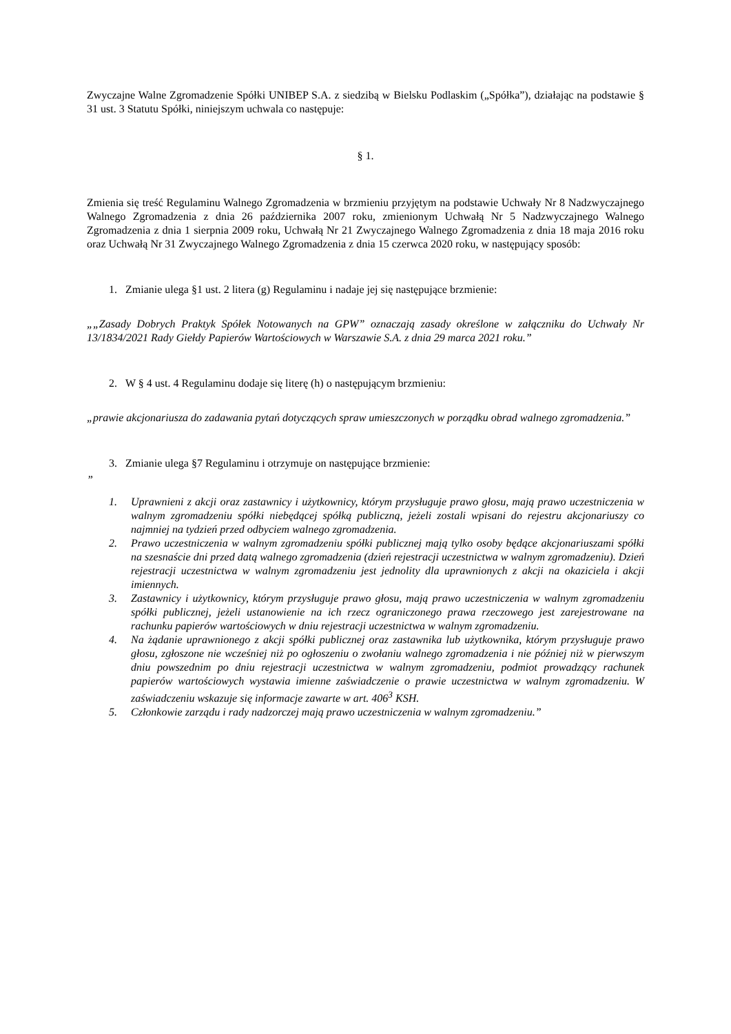Zwyczajne Walne Zgromadzenie Spółki UNIBEP S.A. z siedzibą w Bielsku Podlaskim („Spółka”), działając na podstawie § 31 ust. 3 Statutu Spółki, niniejszym uchwala co następuje:
§ 1.
Zmienia się treść Regulaminu Walnego Zgromadzenia w brzmieniu przyjętym na podstawie Uchwały Nr 8 Nadzwyczajnego Walnego Zgromadzenia z dnia 26 października 2007 roku, zmienionym Uchwałą Nr 5 Nadzwyczajnego Walnego Zgromadzenia z dnia 1 sierpnia 2009 roku, Uchwałą Nr 21 Zwyczajnego Walnego Zgromadzenia z dnia 18 maja 2016 roku oraz Uchwałą Nr 31 Zwyczajnego Walnego Zgromadzenia z dnia 15 czerwca 2020 roku, w następujący sposób:
1. Zmianie ulega §1 ust. 2 litera (g) Regulaminu i nadaje jej się następujące brzmienie:
„„Zasady Dobrych Praktyk Spółek Notowanych na GPW” oznaczają zasady określone w załączniku do Uchwały Nr 13/1834/2021 Rady Giełdy Papierów Wartościowych w Warszawie S.A. z dnia 29 marca 2021 roku.”
2. W § 4 ust. 4 Regulaminu dodaje się literę (h) o następującym brzmieniu:
„prawie akcjonariusza do zadawania pytań dotyczących spraw umieszczonych w porządku obrad walnego zgromadzenia.”
3. Zmianie ulega §7 Regulaminu i otrzymuje on następujące brzmienie:
”
1. Uprawnieni z akcji oraz zastawnicy i użytkownicy, którym przysługuje prawo głosu, mają prawo uczestniczenia w walnym zgromadzeniu spółki niebędącej spółką publiczną, jeżeli zostali wpisani do rejestru akcjonariuszy co najmniej na tydzień przed odbyciem walnego zgromadzenia.
2. Prawo uczestniczenia w walnym zgromadzeniu spółki publicznej mają tylko osoby będące akcjonariuszami spółki na szesnaście dni przed datą walnego zgromadzenia (dzień rejestracji uczestnictwa w walnym zgromadzeniu). Dzień rejestracji uczestnictwa w walnym zgromadzeniu jest jednolity dla uprawnionych z akcji na okaziciela i akcji imiennych.
3. Zastawnicy i użytkownicy, którym przysługuje prawo głosu, mają prawo uczestniczenia w walnym zgromadzeniu spółki publicznej, jeżeli ustanowienie na ich rzecz ograniczonego prawa rzeczowego jest zarejestrowane na rachunku papierów wartościowych w dniu rejestracji uczestnictwa w walnym zgromadzeniu.
4. Na żądanie uprawnionego z akcji spółki publicznej oraz zastawnika lub użytkownika, którym przysługuje prawo głosu, zgłoszone nie wcześniej niż po ogłoszeniu o zwołaniu walnego zgromadzenia i nie później niż w pierwszym dniu powszednim po dniu rejestracji uczestnictwa w walnym zgromadzeniu, podmiot prowadzący rachunek papierów wartościowych wystawia imienne zaświadczenie o prawie uczestnictwa w walnym zgromadzeniu. W zaświadczeniu wskazuje się informacje zawarte w art. 406<sup>3</sup> KSH.
5. Członkowie zarządu i rady nadzorczej mają prawo uczestniczenia w walnym zgromadzeniu.”